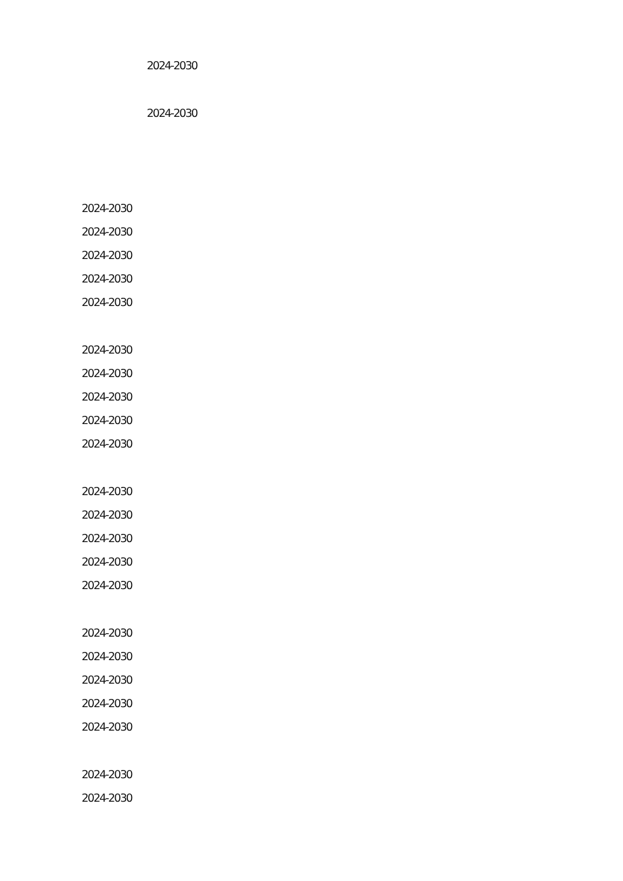2024-2030
2024-2030
2024-2030
2024-2030
2024-2030
2024-2030
2024-2030
2024-2030
2024-2030
2024-2030
2024-2030
2024-2030
2024-2030
2024-2030
2024-2030
2024-2030
2024-2030
2024-2030
2024-2030
2024-2030
2024-2030
2024-2030
2024-2030
2024-2030